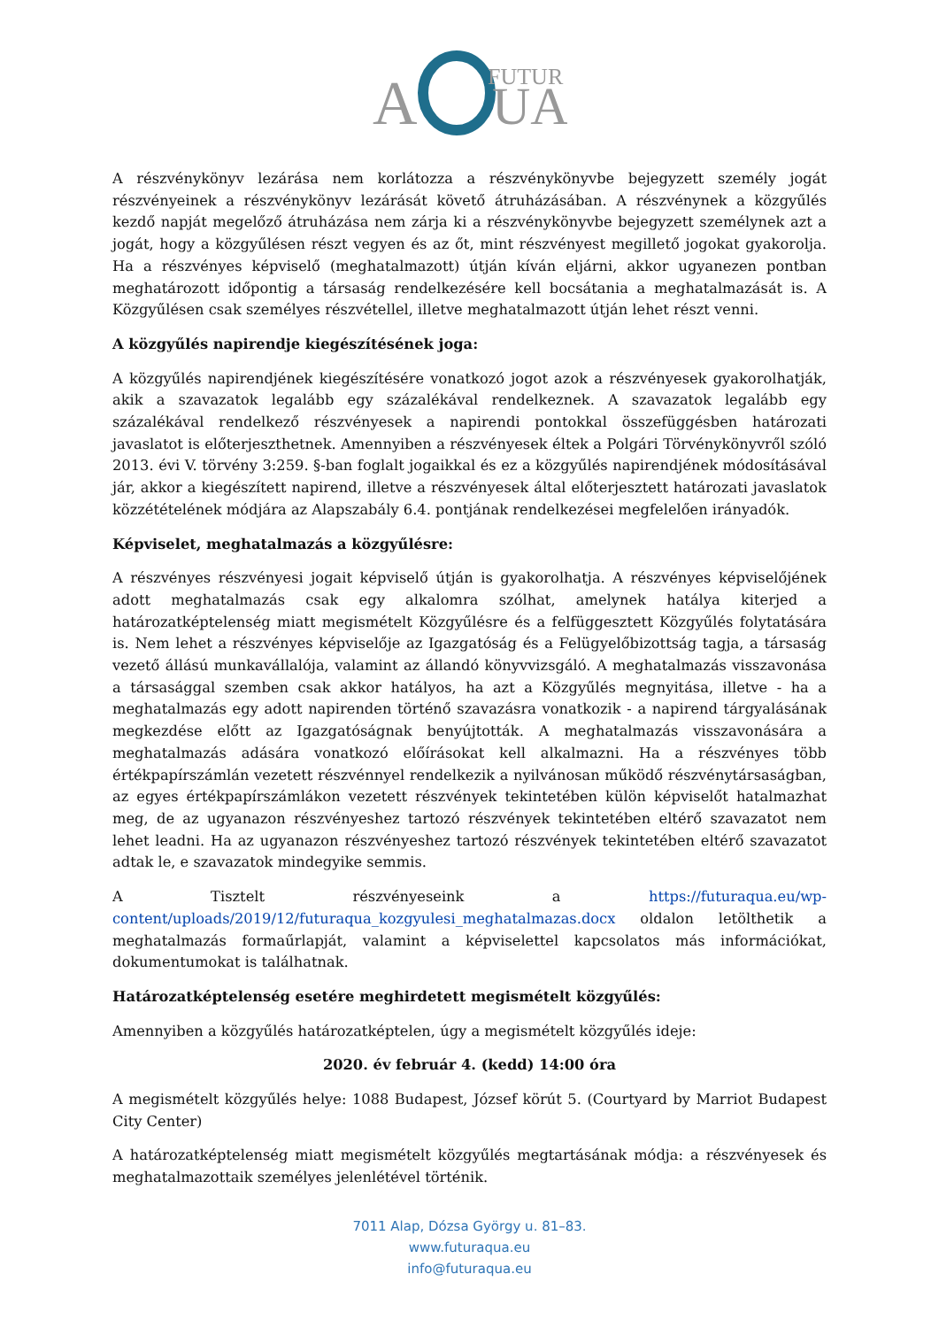A
FUTUR
UA
A részvénykönyv lezárása nem korlátozza a részvénykönyvbe bejegyzett személy jogát részvényeinek a részvénykönyv lezárását követő átruházásában. A részvénynek a közgyűlés kezdő napját megelőző átruházása nem zárja ki a részvénykönyvbe bejegyzett személynek azt a jogát, hogy a közgyűlésen részt vegyen és az őt, mint részvényest megillető jogokat gyakorolja. Ha a részvényes képviselő (meghatalmazott) útján kíván eljárni, akkor ugyanezen pontban meghatározott időpontig a társaság rendelkezésére kell bocsátania a meghatalmazását is. A Közgyűlésen csak személyes részvétellel, illetve meghatalmazott útján lehet részt venni.
A közgyűlés napirendje kiegészítésének joga:
A közgyűlés napirendjének kiegészítésére vonatkozó jogot azok a részvényesek gyakorolhatják, akik a szavazatok legalább egy százalékával rendelkeznek. A szavazatok legalább egy százalékával rendelkező részvényesek a napirendi pontokkal összefüggésben határozati javaslatot is előterjeszthetnek. Amennyiben a részvényesek éltek a Polgári Törvénykönyvről szóló 2013. évi V. törvény 3:259. §-ban foglalt jogaikkal és ez a közgyűlés napirendjének módosításával jár, akkor a kiegészített napirend, illetve a részvényesek által előterjesztett határozati javaslatok közzétételének módjára az Alapszabály 6.4. pontjának rendelkezései megfelelően irányadók.
Képviselet, meghatalmazás a közgyűlésre:
A részvényes részvényesi jogait képviselő útján is gyakorolhatja. A részvényes képviselőjének adott meghatalmazás csak egy alkalomra szólhat, amelynek hatálya kiterjed a határozatképtelenség miatt megismételt Közgyűlésre és a felfüggesztett Közgyűlés folytatására is. Nem lehet a részvényes képviselője az Igazgatóság és a Felügyelőbizottság tagja, a társaság vezető állású munkavállalója, valamint az állandó könyvvizsgáló. A meghatalmazás visszavonása a társasággal szemben csak akkor hatályos, ha azt a Közgyűlés megnyitása, illetve - ha a meghatalmazás egy adott napirenden történő szavazásra vonatkozik - a napirend tárgyalásának megkezdése előtt az Igazgatóságnak benyújtották. A meghatalmazás visszavonására a meghatalmazás adására vonatkozó előírásokat kell alkalmazni. Ha a részvényes több értékpapírszámlán vezetett részvénnyel rendelkezik a nyilvánosan működő részvénytársaságban, az egyes értékpapírszámlákon vezetett részvények tekintetében külön képviselőt hatalmazhat meg, de az ugyanazon részvényeshez tartozó részvények tekintetében eltérő szavazatot nem lehet leadni. Ha az ugyanazon részvényeshez tartozó részvények tekintetében eltérő szavazatot adtak le, e szavazatok mindegyike semmis.
A Tisztelt részvényeseink a https://futuraqua.eu/wp-content/uploads/2019/12/futuraqua_kozgyulesi_meghatalmazas.docx oldalon letölthetik a meghatalmazás formaűrlapját, valamint a képviselettel kapcsolatos más információkat, dokumentumokat is találhatnak.
Határozatképtelenség esetére meghirdetett megismételt közgyűlés:
Amennyiben a közgyűlés határozatképtelen, úgy a megismételt közgyűlés ideje:
2020. év február 4. (kedd) 14:00 óra
A megismételt közgyűlés helye: 1088 Budapest, József körút 5. (Courtyard by Marriot Budapest City Center)
A határozatképtelenség miatt megismételt közgyűlés megtartásának módja: a részvényesek és meghatalmazottaik személyes jelenlétével történik.
7011 Alap, Dózsa György u. 81–83.
www.futuraqua.eu
info@futuraqua.eu